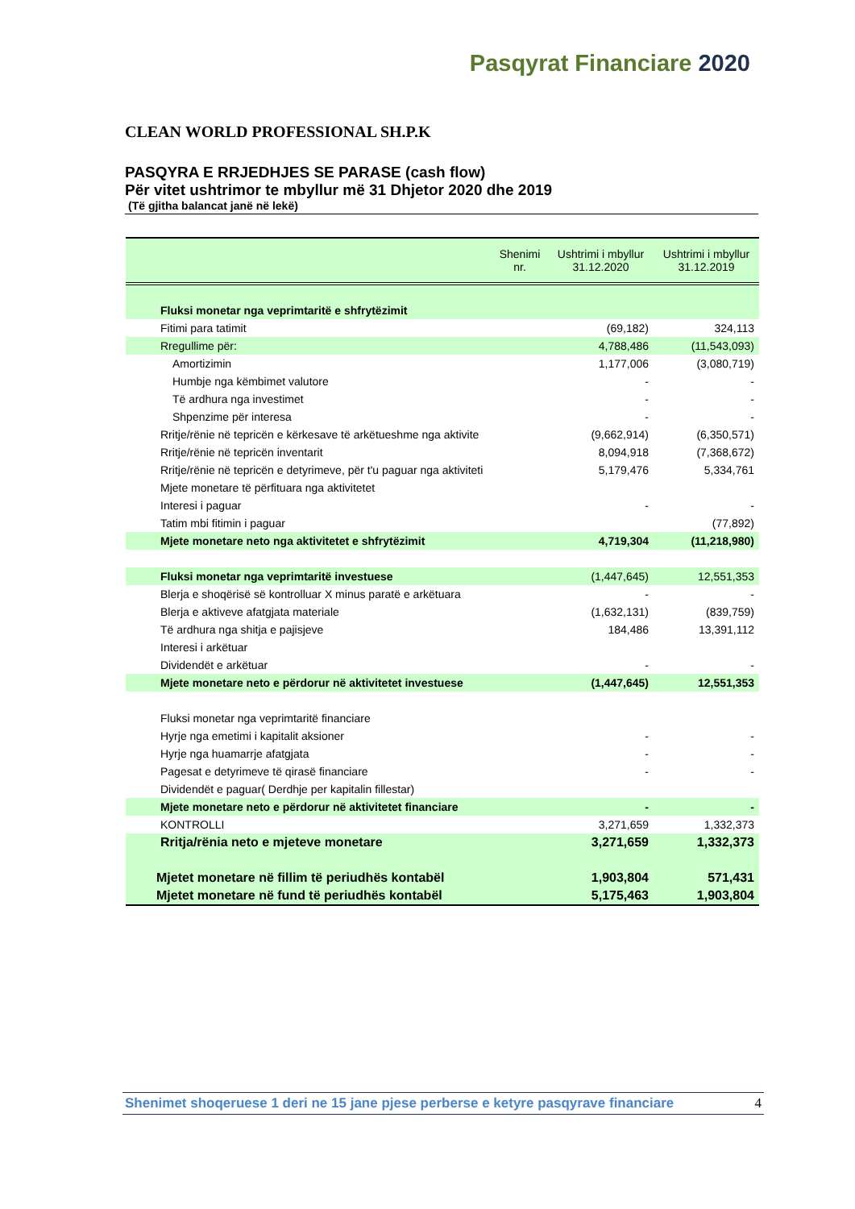Pasqyrat Financiare 2020
CLEAN WORLD PROFESSIONAL SH.P.K
PASQYRA E RRJEDHJES SE PARASE (cash flow)
Për vitet ushtrimor te mbyllur më 31 Dhjetor 2020 dhe 2019
(Të gjitha balancat janë në lekë)
| | Shenimi nr. | Ushtrimi i mbyllur 31.12.2020 | Ushtrimi i mbyllur 31.12.2019 |
| --- | --- | --- | --- |
| Fluksi monetar nga veprimtaritë e shfrytëzimit | | | |
| Fitimi para tatimit | | (69,182) | 324,113 |
| Rregullime për: | | 4,788,486 | (11,543,093) |
| Amortizimin | | 1,177,006 | (3,080,719) |
| Humbje nga këmbimet valutore | | - | - |
| Të ardhura nga investimet | | - | - |
| Shpenzime për interesa | | - | - |
| Rritje/rënie në tepricën e kërkesave të arkëtueshme nga aktivite | | (9,662,914) | (6,350,571) |
| Rritje/rënie në tepricën inventarit | | 8,094,918 | (7,368,672) |
| Rritje/rënie në tepricën e detyrimeve, për t'u paguar nga aktiviteti | | 5,179,476 | 5,334,761 |
| Mjete monetare të përfituara nga aktivitetet | | | |
| Interesi i paguar | | - | - |
| Tatim mbi fitimin i paguar | | | (77,892) |
| Mjete monetare neto nga aktivitetet e shfrytëzimit | | 4,719,304 | (11,218,980) |
| Fluksi monetar nga veprimtaritë investuese | | (1,447,645) | 12,551,353 |
| Blerja e shoqërisë së kontrolluar X minus paratë e arkëtuara | | - | - |
| Blerja e aktiveve afatgjata materiale | | (1,632,131) | (839,759) |
| Të ardhura nga shitja e pajisjeve | | 184,486 | 13,391,112 |
| Interesi i arkëtuar | | | |
| Dividendët e arkëtuar | | - | - |
| Mjete monetare neto e përdorur në aktivitetet investuese | | (1,447,645) | 12,551,353 |
| Fluksi monetar nga veprimtaritë financiare | | | |
| Hyrje nga emetimi i kapitalit aksioner | | - | - |
| Hyrje nga huamarrje afatgjata | | - | - |
| Pagesat e detyrimeve të qirasë financiare | | - | - |
| Dividendët e paguar( Derdhje per kapitalin fillestar) | | | |
| Mjete monetare neto e përdorur në aktivitetet financiare | | - | - |
| KONTROLLI | | 3,271,659 | 1,332,373 |
| Rritja/rënia neto e mjeteve monetare | | 3,271,659 | 1,332,373 |
| Mjetet monetare në fillim të periudhës kontabël | | 1,903,804 | 571,431 |
| Mjetet monetare në fund të periudhës kontabël | | 5,175,463 | 1,903,804 |
Shenimet shoqeruese 1 deri ne 15 jane pjese perberse e ketyre pasqyrave financiare 4